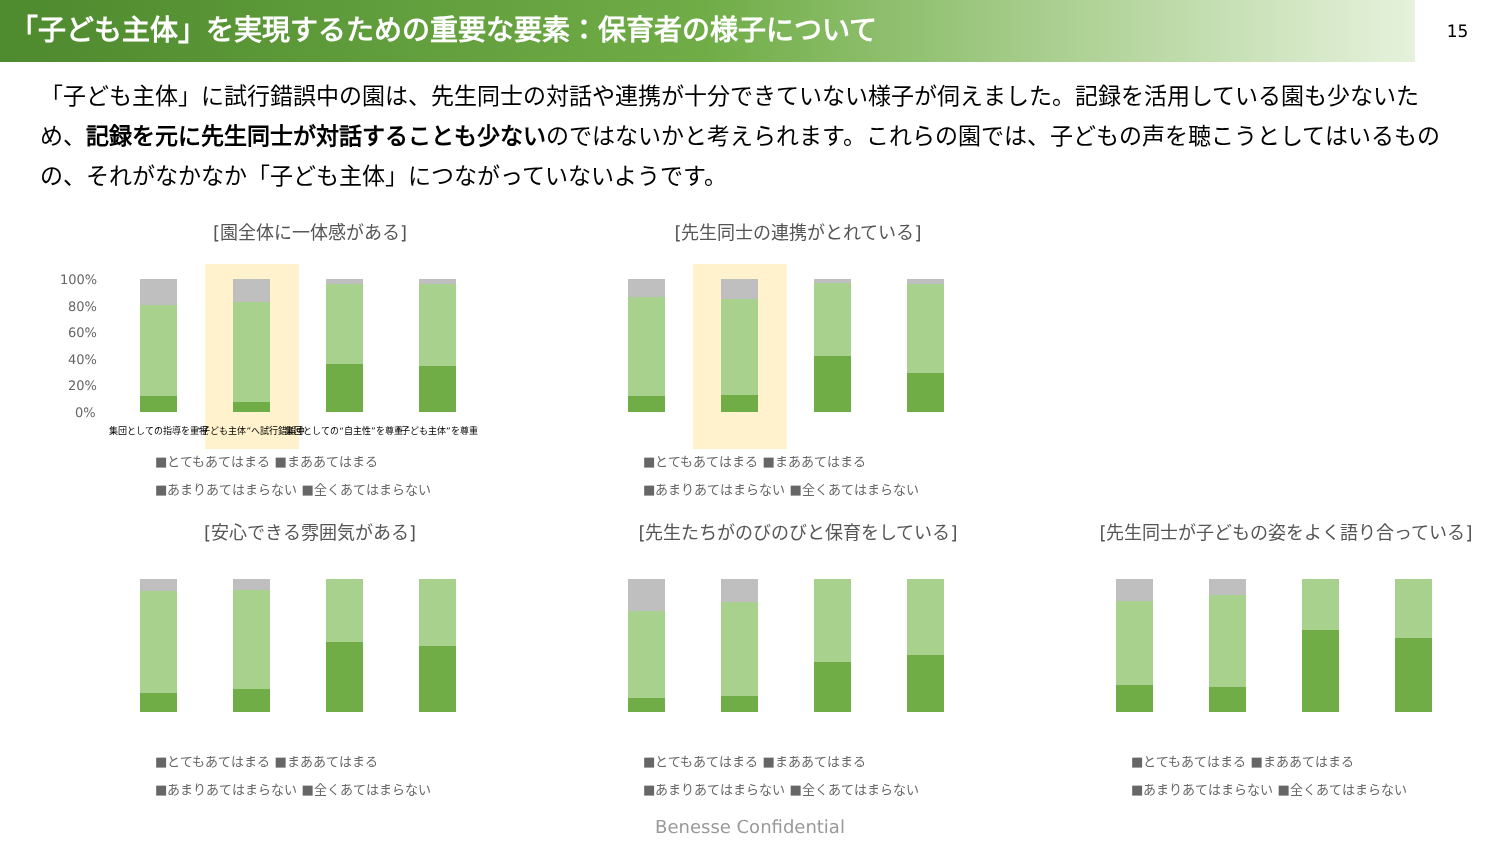「子ども主体」を実現するための重要な要素：保育者の様子について
15
「子ども主体」に試行錯誤中の園は、先生同士の対話や連携が十分できていない様子が伺えました。記録を活用している園も少ないため、記録を元に先生同士が対話することも少ないのではないかと考えられます。これらの園では、子どもの声を聴こうとしてはいるものの、それがなかなか「子ども主体」につながっていないようです。
[園全体に一体感がある]
100%
80%
60%
40%
20%
0%
集団としての指導を重視
“子ども主体”へ試行錯誤中
集団としての“自主性”を尊重
“子ども主体”を尊重
■とてもあてはまる ■まああてはまる
■あまりあてはまらない ■全くあてはまらない
[先生同士の連携がとれている]
■とてもあてはまる ■まああてはまる
■あまりあてはまらない ■全くあてはまらない
[安心できる雰囲気がある]
■とてもあてはまる ■まああてはまる
■あまりあてはまらない ■全くあてはまらない
[先生たちがのびのびと保育をしている]
■とてもあてはまる ■まああてはまる
■あまりあてはまらない ■全くあてはまらない
[先生同士が子どもの姿をよく語り合っている]
■とてもあてはまる ■まああてはまる
■あまりあてはまらない ■全くあてはまらない
Benesse Confidential